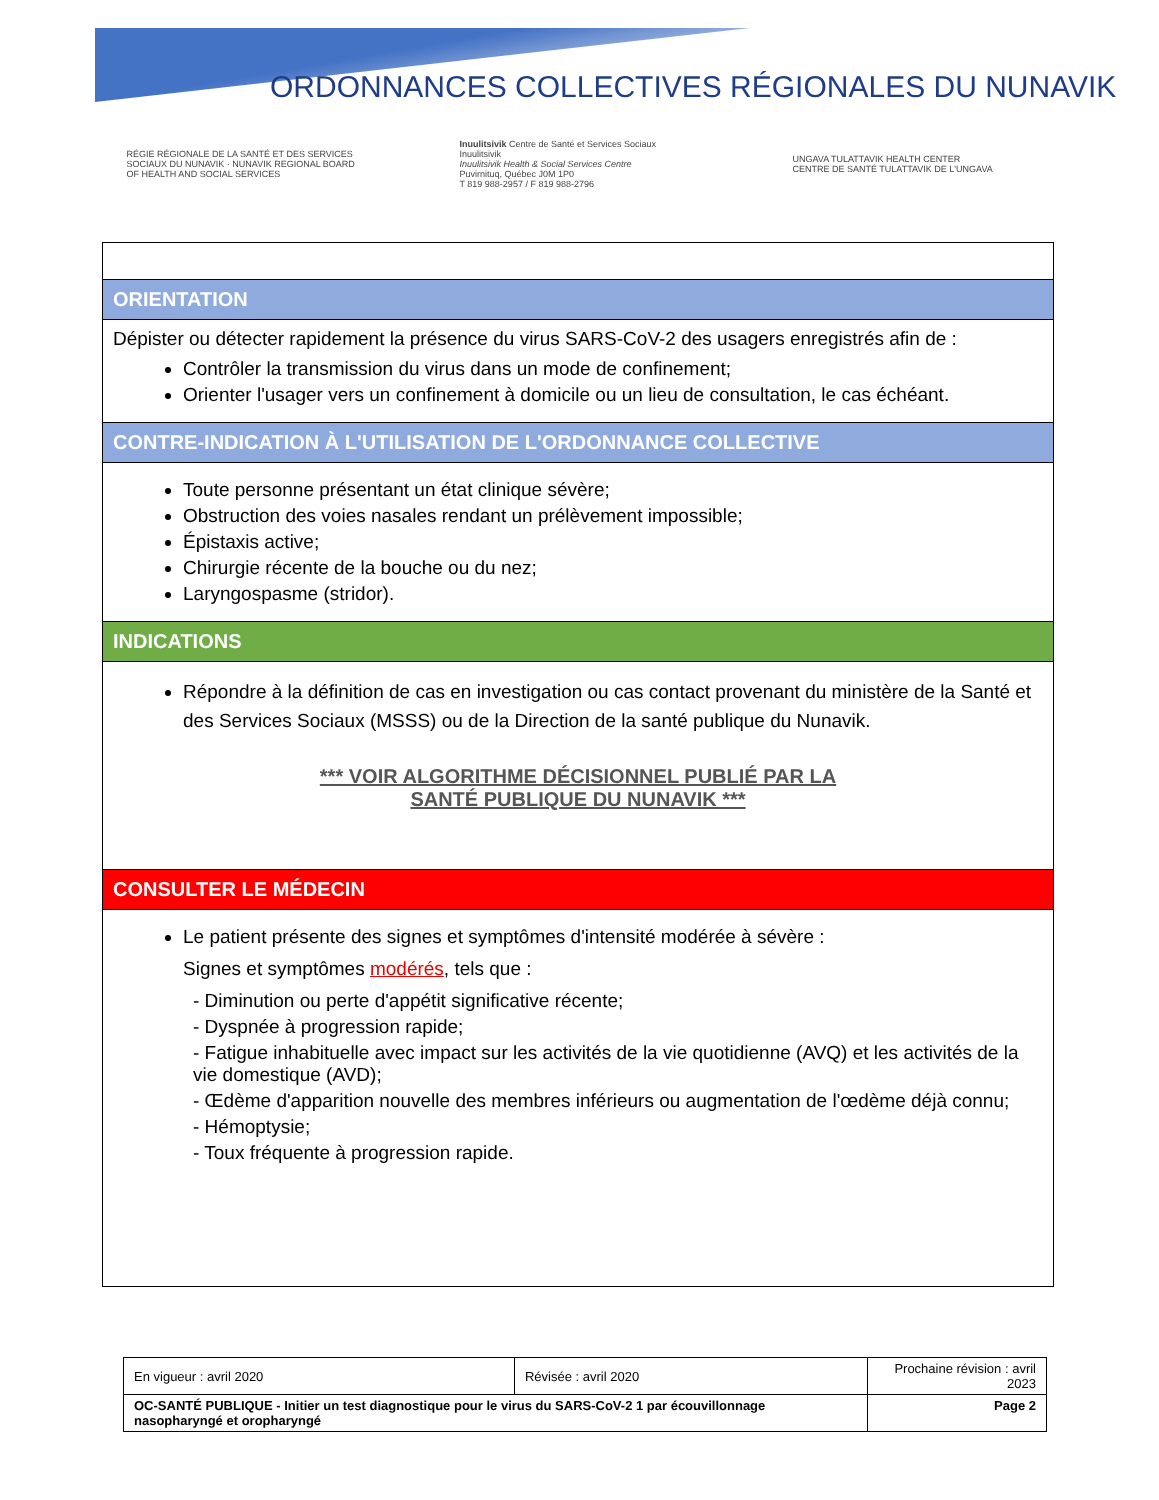ORDONNANCES COLLECTIVES RÉGIONALES DU NUNAVIK
RÉGIE RÉGIONALE DE LA SANTÉ ET DES SERVICES SOCIAUX DU NUNAVIK · NUNAVIK REGIONAL BOARD OF HEALTH AND SOCIAL SERVICES
Inuulitsivik Centre de Santé et Services Sociaux Inuulitsivik
Inuulitsivik Health & Social Services Centre
Puvirnituq, Québec J0M 1P0
T 819 988-2957 / F 819 988-2796
UNGAVA TULATTAVIK HEALTH CENTER
CENTRE DE SANTÉ TULATTAVIK DE L'UNGAVA
| ORIENTATION |
| Dépister ou détecter rapidement la présence du virus SARS-CoV-2 des usagers enregistrés afin de : Contrôler la transmission du virus dans un mode de confinement; Orienter l'usager vers un confinement à domicile ou un lieu de consultation, le cas échéant. |
| CONTRE-INDICATION À L'UTILISATION DE L'ORDONNANCE COLLECTIVE |
| Toute personne présentant un état clinique sévère; Obstruction des voies nasales rendant un prélèvement impossible; Épistaxis active; Chirurgie récente de la bouche ou du nez; Laryngospasme (stridor). |
| INDICATIONS |
| Répondre à la définition de cas en investigation ou cas contact provenant du ministère de la Santé et des Services Sociaux (MSSS) ou de la Direction de la santé publique du Nunavik. *** VOIR ALGORITHME DÉCISIONNEL PUBLIÉ PAR LA SANTÉ PUBLIQUE DU NUNAVIK *** |
| CONSULTER LE MÉDECIN |
| Le patient présente des signes et symptômes d'intensité modérée à sévère : Signes et symptômes modérés , tels que : - Diminution ou perte d'appétit significative récente; - Dyspnée à progression rapide; - Fatigue inhabituelle avec impact sur les activités de la vie quotidienne (AVQ) et les activités de la vie domestique (AVD); - Œdème d'apparition nouvelle des membres inférieurs ou augmentation de l'œdème déjà connu; - Hémoptysie; - Toux fréquente à progression rapide. |
| En vigueur : avril 2020 | Révisée : avril 2020 | Prochaine révision : avril 2023 |
| OC-SANTÉ PUBLIQUE - Initier un test diagnostique pour le virus du SARS-CoV-2 1 par écouvillonnage nasopharyngé et oropharyngé | | Page 2 |